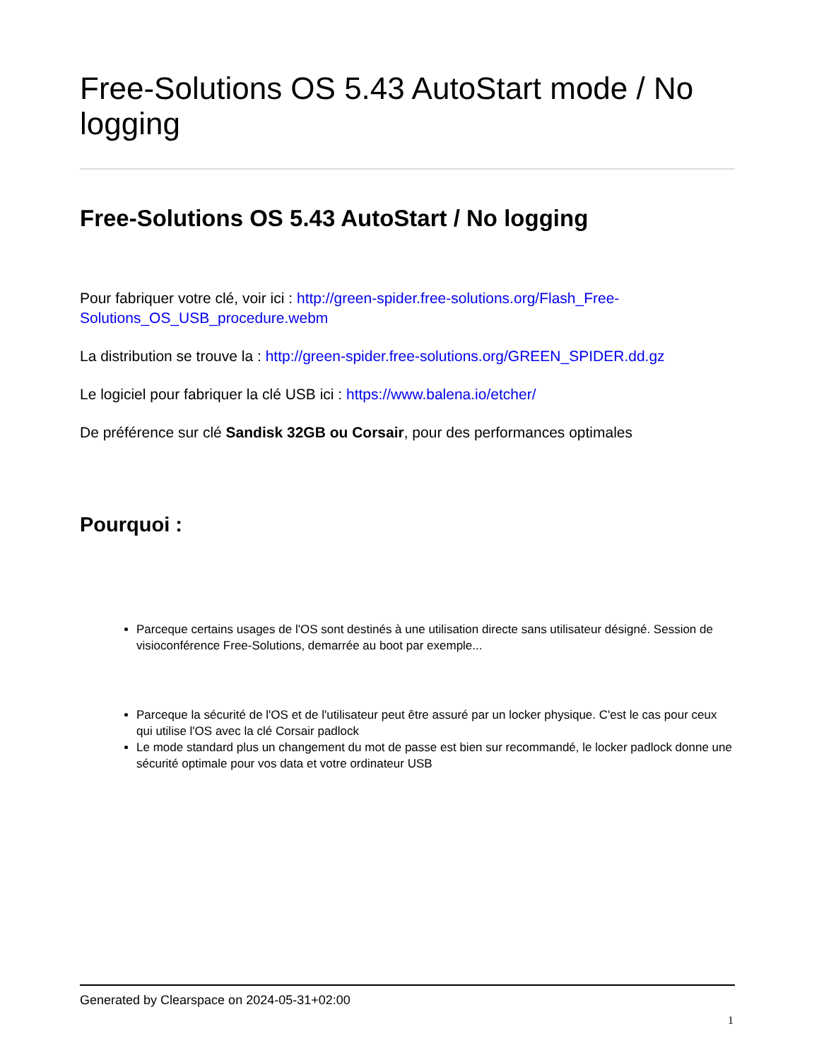Free-Solutions OS 5.43 AutoStart mode / No logging
Free-Solutions OS 5.43 AutoStart / No logging
Pour fabriquer votre clé, voir ici : http://green-spider.free-solutions.org/Flash_Free-Solutions_OS_USB_procedure.webm
La distribution se trouve la : http://green-spider.free-solutions.org/GREEN_SPIDER.dd.gz
Le logiciel pour fabriquer la clé USB ici : https://www.balena.io/etcher/
De préférence sur clé Sandisk 32GB ou Corsair, pour des performances optimales
Pourquoi :
Parceque certains usages de l'OS sont destinés à une utilisation directe sans utilisateur désigné. Session de visioconférence Free-Solutions, demarrée au boot par exemple...
Parceque la sécurité de l'OS et de l'utilisateur peut être assuré par un locker physique. C'est le cas pour ceux qui utilise l'OS avec la clé Corsair padlock
Le mode standard plus un changement du mot de passe est bien sur recommandé, le locker padlock donne une sécurité optimale pour vos data et votre ordinateur USB
Generated by Clearspace on 2024-05-31+02:00
1